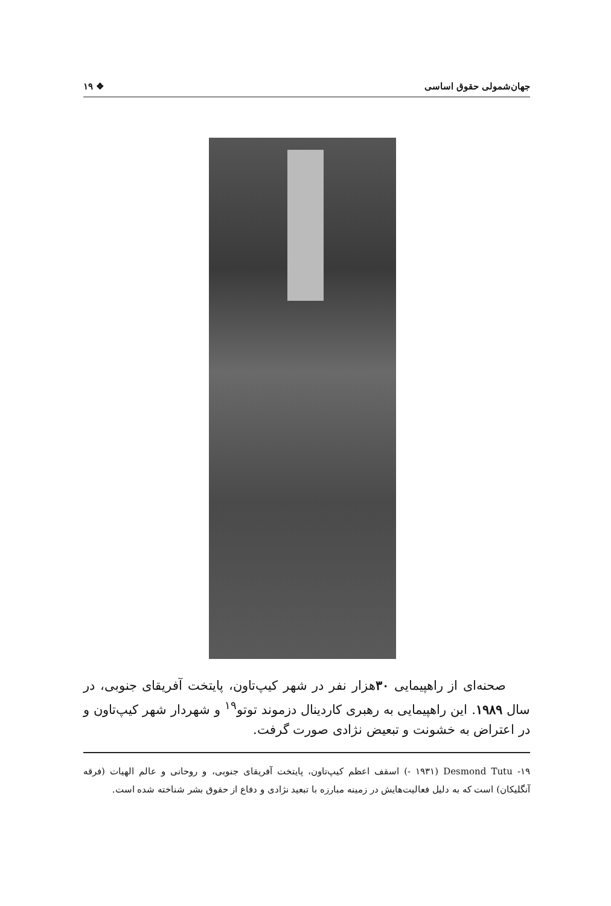جهان‌شمولی حقوق اساسی ❖ ۱۹
صحنه‌ای از راهپیمایی ۳۰هزار نفر در شهر کیپ‌تاون، پایتخت آفریقای جنوبی، در سال ۱۹۸۹. این راهپیمایی به رهبری کاردینال دزموند توتو<sup>۱۹</sup> و شهردار شهر کیپ‌تاون و در اعتراض به خشونت و تبعیض نژادی صورت گرفت.
۱۹- Desmond Tutu (۱۹۳۱ -) اسقف اعظم کیپ‌تاون، پایتخت آفریقای جنوبی، و روحانی و عالم الهیات (فرقه آنگلیکان) است که به دلیل فعالیت‌هایش در زمینه مبارزه با تبعید نژادی و دفاع از حقوق بشر شناخته شده است.